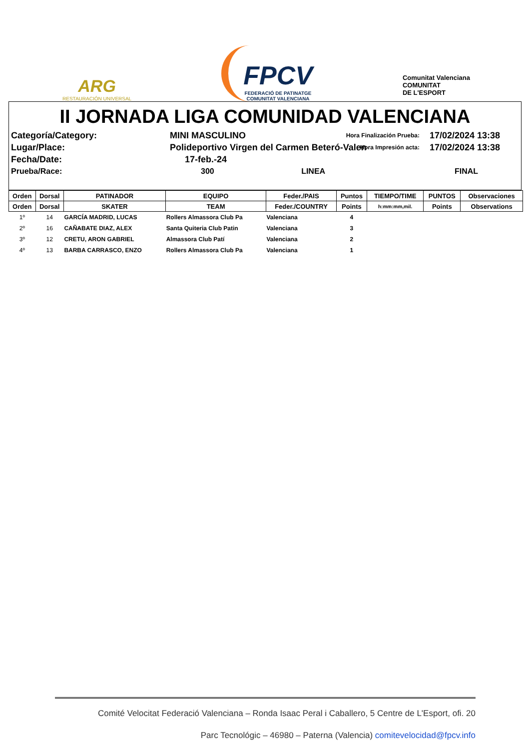ARG
RESTAURACIÓN UNIVERSAL
FPCV
FEDERACIÓ DE PATINATGE
COMUNITAT VALENCIANA
Comunitat Valenciana
COMUNITAT
DE L'ESPORT
II JORNADA LIGA COMUNIDAD VALENCIANA
Categoría/Category:
MINI MASCULINO
Hora Finalización Prueba:
17/02/2024 13:38
Lugar/Place:
Polideportivo Virgen del Carmen Beteró-Valen
Hora Impresión acta:
17/02/2024 13:38
Fecha/Date:
17-feb.-24
Prueba/Race:
300 LINEA
FINAL
| Orden | Dorsal | PATINADOR | EQUIPO | Feder./PAIS | Puntos | TIEMPO/TIME | PUNTOS | Observaciones |
| --- | --- | --- | --- | --- | --- | --- | --- | --- |
| Orden | Dorsal | SKATER | TEAM | Feder./COUNTRY | Points | h:mm:mm,mil. | Points | Observations |
| 1º | 14 | GARCÍA MADRID, LUCAS | Rollers Almassora Club Pa | Valenciana | 4 | | | |
| 2º | 16 | CAÑABATE DIAZ, ALEX | Santa Quiteria Club Patin | Valenciana | 3 | | | |
| 3º | 12 | CRETU, ARON GABRIEL | Almassora Club Patí | Valenciana | 2 | | | |
| 4º | 13 | BARBA CARRASCO, ENZO | Rollers Almassora Club Pa | Valenciana | 1 | | | |
Comité Velocitat Federació Valenciana – Ronda Isaac Peral i Caballero, 5 Centre de L'Esport, ofi. 20
Parc Tecnológic – 46980 – Paterna (Valencia) comitevelocidad@fpcv.info